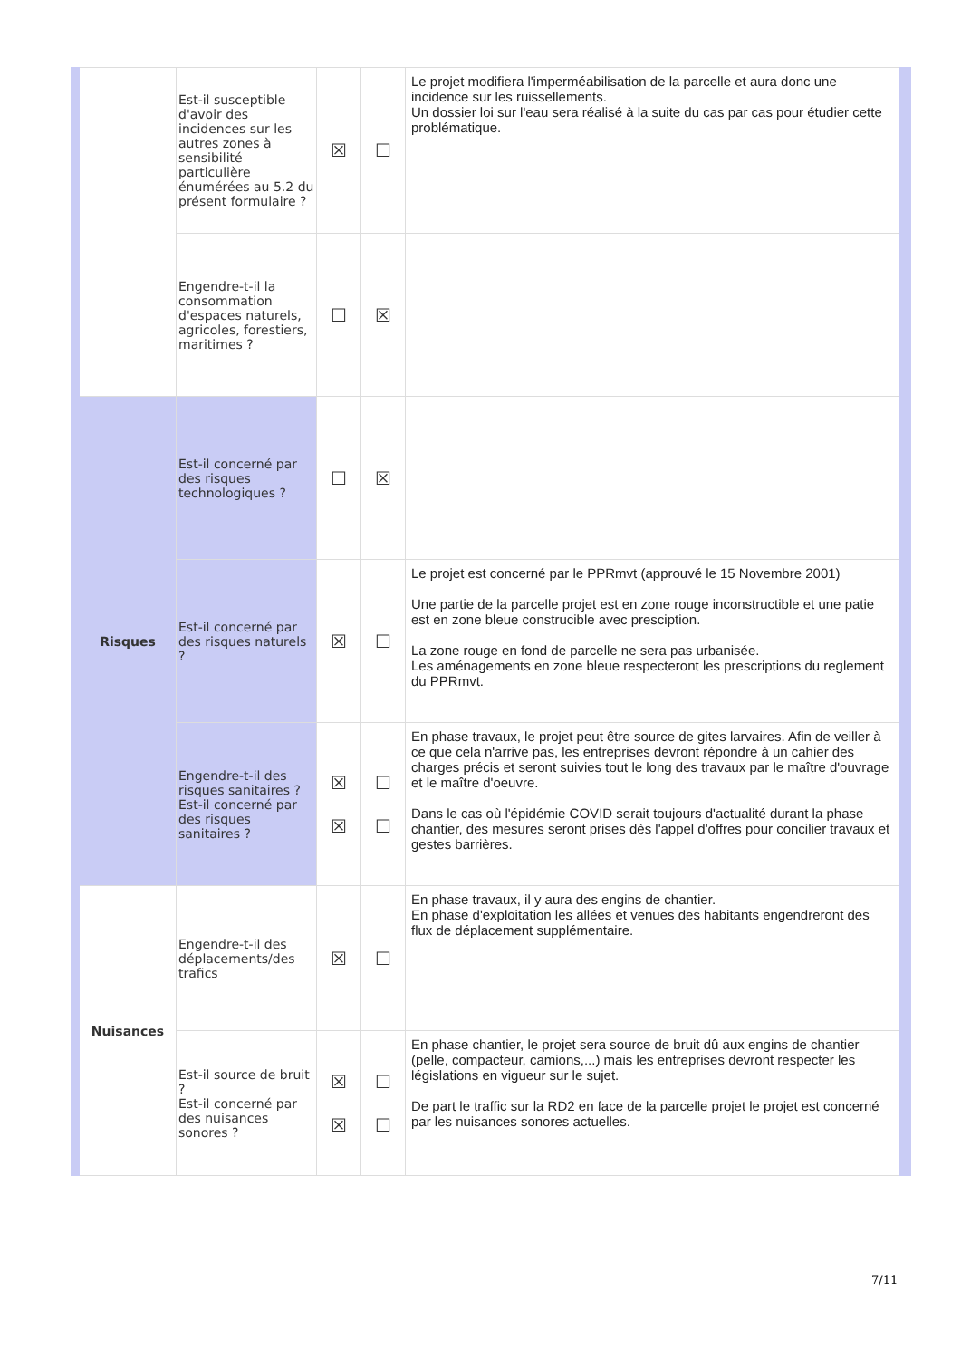| | Est-il susceptible d'avoir des incidences sur les autres zones à sensibilité particulière énumérées au 5.2 du présent formulaire ? | ☒ | ☐ | Le projet modifiera l'imperméabilisation de la parcelle et aura donc une incidence sur les ruissellements. Un dossier loi sur l'eau sera réalisé à la suite du cas par cas pour étudier cette problématique. |
| | Engendre-t-il la consommation d'espaces naturels, agricoles, forestiers, maritimes ? | ☐ | ☒ | |
| Risques | Est-il concerné par des risques technologiques ? | ☐ | ☒ | |
| | Est-il concerné par des risques naturels ? | ☒ | ☐ | Le projet est concerné par le PPRmvt (approuvé le 15 Novembre 2001) Une partie de la parcelle projet est en zone rouge inconstructible et une patie est en zone bleue construcible avec presciption. La zone rouge en fond de parcelle ne sera pas urbanisée. Les aménagements en zone bleue respecteront les prescriptions du reglement du PPRmvt. |
| | Engendre-t-il des risques sanitaires ? Est-il concerné par des risques sanitaires ? | ☒ ☒ | ☐ ☐ | En phase travaux, le projet peut être source de gites larvaires. Afin de veiller à ce que cela n'arrive pas, les entreprises devront répondre à un cahier des charges précis et seront suivies tout le long des travaux par le maître d'ouvrage et le maître d'oeuvre. Dans le cas où l'épidémie COVID serait toujours d'actualité durant la phase chantier, des mesures seront prises dès l'appel d'offres pour concilier travaux et gestes barrières. |
| Nuisances | Engendre-t-il des déplacements/des trafics | ☒ | ☐ | En phase travaux, il y aura des engins de chantier. En phase d'exploitation les allées et venues des habitants engendreront des flux de déplacement supplémentaire. |
| | Est-il source de bruit ? Est-il concerné par des nuisances sonores ? | ☒ ☒ | ☐ ☐ | En phase chantier, le projet sera source de bruit dû aux engins de chantier (pelle, compacteur, camions,...) mais les entreprises devront respecter les législations en vigueur sur le sujet. De part le traffic sur la RD2 en face de la parcelle projet le projet est concerné par les nuisances sonores actuelles. |
7/11